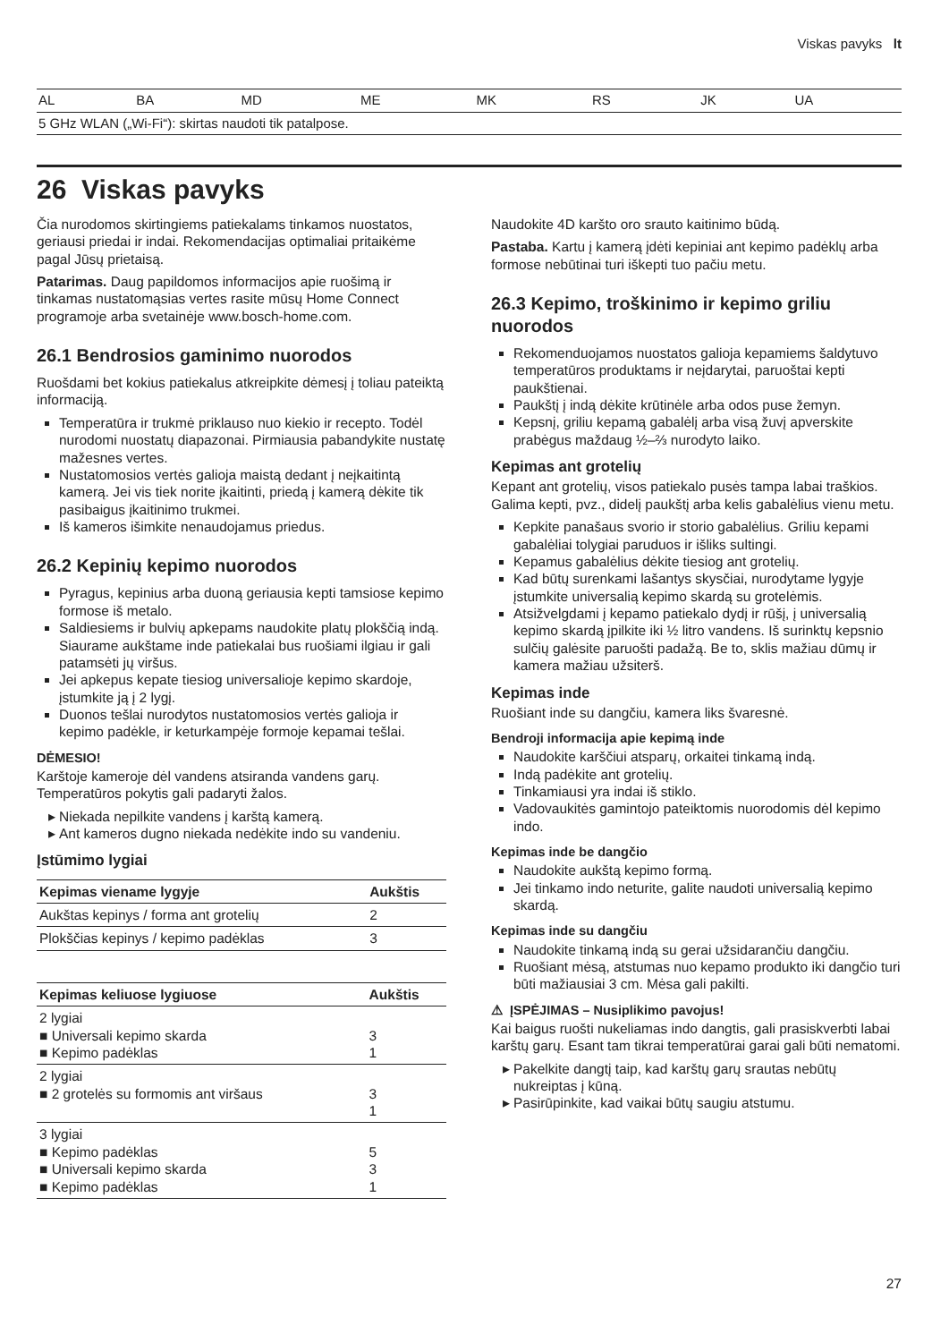Viskas pavyks lt
| AL | BA | MD | ME | MK | RS | JK | UA |
| 5 GHz WLAN („Wi-Fi“): skirtas naudoti tik patalpose. | | | | | | | |
26 Viskas pavyks
Čia nurodomos skirtingiems patiekalams tinkamos nuostatos, geriausi priedai ir indai. Rekomendacijas optimaliai pritaikėme pagal Jūsų prietaisą.
Patarimas. Daug papildomos informacijos apie ruošimą ir tinkamas nustatomąsias vertes rasite mūsų Home Connect programoje arba svetainėje www.bosch-home.com.
26.1 Bendrosios gaminimo nuorodos
Ruošdami bet kokius patiekalus atkreipkite dėmesį į toliau pateiktą informaciją.
Temperatūra ir trukmė priklauso nuo kiekio ir recepto. Todėl nurodomi nuostatų diapazonai. Pirmiausia pabandykite nustatę mažesnes vertes.
Nustatomosios vertės galioja maistą dedant į neįkaitintą kamerą. Jei vis tiek norite įkaitinti, priedą į kamerą dėkite tik pasibaigus įkaitinimo trukmei.
Iš kameros išimkite nenaudojamus priedus.
26.2 Kepinių kepimo nuorodos
Pyragus, kepinius arba duoną geriausia kepti tamsiose kepimo formose iš metalo.
Saldiesiems ir bulvių apkepams naudokite platų plokščią indą. Siaurame aukštame inde patiekalai bus ruošiami ilgiau ir gali patamsėti jų viršus.
Jei apkepus kepate tiesiog universalioje kepimo skardoje, įstumkite ją į 2 lygį.
Duonos tešlai nurodytos nustatomosios vertės galioja ir kepimo padėkle, ir keturkampėje formoje kepamai tešlai.
DĖMESIO!
Karštoje kameroje dėl vandens atsiranda vandens garų. Temperatūros pokytis gali padaryti žalos.
Niekada nepilkite vandens į karštą kamerą.
Ant kameros dugno niekada nedėkite indo su vandeniu.
Įstūmimo lygiai
| Kepimas viename lygyje | Aukštis |
| --- | --- |
| Aukštas kepinys / forma ant grotelių | 2 |
| Plokščias kepinys / kepimo padėklas | 3 |
| Kepimas keliuose lygiuose | Aukštis |
| --- | --- |
| 2 lygiai ■ Universali kepimo skarda ■ Kepimo padėklas | 3 1 |
| 2 lygiai ■ 2 grotelės su formomis ant viršaus | 3 1 |
| 3 lygiai ■ Kepimo padėklas ■ Universali kepimo skarda ■ Kepimo padėklas | 5 3 1 |
Naudokite 4D karšto oro srauto kaitinimo būdą.
Pastaba. Kartu į kamerą įdėti kepiniai ant kepimo padėklų arba formose nebūtinai turi iškepti tuo pačiu metu.
26.3 Kepimo, troškinimo ir kepimo griliu nuorodos
Rekomenduojamos nuostatos galioja kepamiems šaldytuvo temperatūros produktams ir neįdarytai, paruoštai kepti paukštienai.
Paukštį į indą dėkite krūtinėle arba odos puse žemyn.
Kepsnį, griliu kepamą gabalėlį arba visą žuvį apverskite prabėgus maždaug ½–⅔ nurodyto laiko.
Kepimas ant grotelių
Kepant ant grotelių, visos patiekalo pusės tampa labai traškios. Galima kepti, pvz., didelį paukštį arba kelis gabalėlius vienu metu.
Kepkite panašaus svorio ir storio gabalėlius. Griliu kepami gabalėliai tolygiai paruduos ir išliks sultingi.
Kepamus gabalėlius dėkite tiesiog ant grotelių.
Kad būtų surenkami lašantys skysčiai, nurodytame lygyje įstumkite universalią kepimo skardą su grotelėmis.
Atsižvelgdami į kepamo patiekalo dydį ir rūšį, į universalią kepimo skardą įpilkite iki ½ litro vandens. Iš surinktų kepsnio sulčių galėsite paruošti padažą. Be to, sklis mažiau dūmų ir kamera mažiau užsiterš.
Kepimas inde
Ruošiant inde su dangčiu, kamera liks švaresnė.
Bendroji informacija apie kepimą inde
Naudokite karščiui atsparų, orkaitei tinkamą indą.
Indą padėkite ant grotelių.
Tinkamiausi yra indai iš stiklo.
Vadovaukitės gamintojo pateiktomis nuorodomis dėl kepimo indo.
Kepimas inde be dangčio
Naudokite aukštą kepimo formą.
Jei tinkamo indo neturite, galite naudoti universalią kepimo skardą.
Kepimas inde su dangčiu
Naudokite tinkamą indą su gerai užsidarančiu dangčiu.
Ruošiant mėsą, atstumas nuo kepamo produkto iki dangčio turi būti mažiausiai 3 cm. Mėsa gali pakilti.
⚠ ĮSPĖJIMAS – Nusiplikimo pavojus!
Kai baigus ruošti nukeliamas indo dangtis, gali prasiskverbti labai karštų garų. Esant tam tikrai temperatūrai garai gali būti nematomi.
Pakelkite dangtį taip, kad karštų garų srautas nebūtų nukreiptas į kūną.
Pasirūpinkite, kad vaikai būtų saugiu atstumu.
27